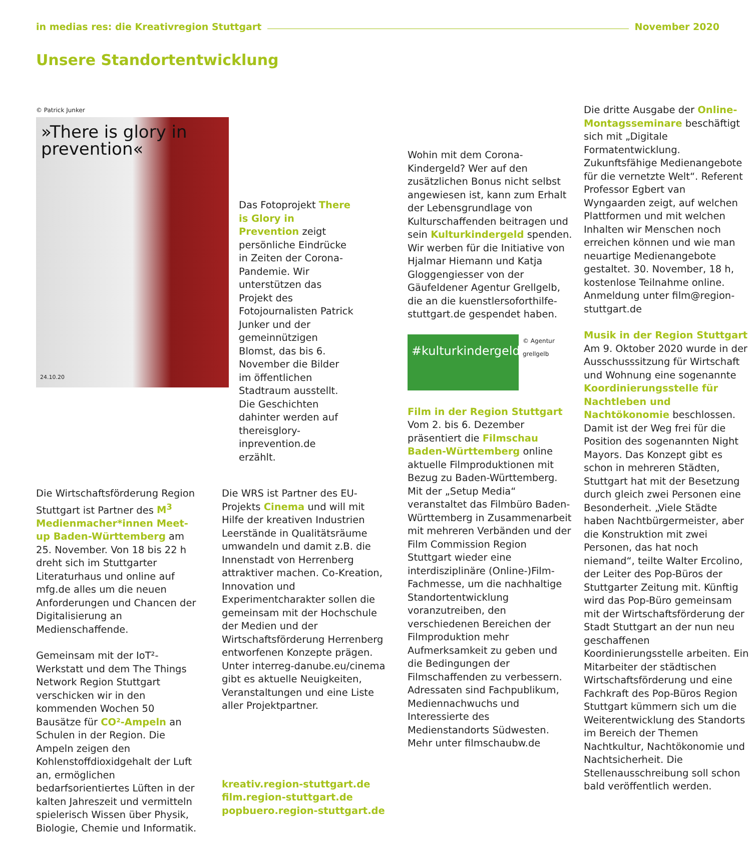in medias res: die Kreativregion Stuttgart November 2020
Unsere Standortentwicklung
© Patrick Junker
»There is glory in prevention«
24.10.20
Das Fotoprojekt There is Glory in Prevention zeigt persönliche Eindrücke in Zeiten der Corona-Pandemie. Wir unterstützen das Projekt des Fotojournalisten Patrick Junker und der gemeinnützigen Blomst, das bis 6. November die Bilder im öffentlichen Stadtraum ausstellt. Die Geschichten dahinter werden auf thereisglory-inprevention.de erzählt.
Die Wirtschaftsförderung Region Stuttgart ist Partner des M<sup>3</sup> Medienmacher*innen Meet-up Baden-Württemberg am 25. November. Von 18 bis 22 h dreht sich im Stuttgarter Literaturhaus und online auf mfg.de alles um die neuen Anforderungen und Chancen der Digitalisierung an Medienschaffende.
Gemeinsam mit der IoT²-Werkstatt und dem The Things Network Region Stuttgart verschicken wir in den kommenden Wochen 50 Bausätze für CO²-Ampeln an Schulen in der Region. Die Ampeln zeigen den Kohlenstoffdioxidgehalt der Luft an, ermöglichen bedarfsorientiertes Lüften in der kalten Jahreszeit und vermitteln spielerisch Wissen über Physik, Biologie, Chemie und Informatik.
Die WRS ist Partner des EU-Projekts Cinema und will mit Hilfe der kreativen Industrien Leerstände in Qualitätsräume umwandeln und damit z.B. die Innenstadt von Herrenberg attraktiver machen. Co-Kreation, Innovation und Experimentcharakter sollen die gemeinsam mit der Hochschule der Medien und der Wirtschaftsförderung Herrenberg entworfenen Konzepte prägen. Unter interreg-danube.eu/cinema gibt es aktuelle Neuigkeiten, Veranstaltungen und eine Liste aller Projektpartner.
kreativ.region-stuttgart.de
film.region-stuttgart.de
popbuero.region-stuttgart.de
Wohin mit dem Corona-Kindergeld? Wer auf den zusätzlichen Bonus nicht selbst angewiesen ist, kann zum Erhalt der Lebensgrundlage von Kulturschaffenden beitragen und sein Kulturkindergeld spenden. Wir werben für die Initiative von Hjalmar Hiemann und Katja Gloggengiesser von der Gäufeldener Agentur Grellgelb, die an die kuenstlersoforthilfe-stuttgart.de gespendet haben.
#kulturkindergeld
© Agentur grellgelb
Film in der Region Stuttgart
Vom 2. bis 6. Dezember präsentiert die Filmschau Baden-Württemberg online aktuelle Filmproduktionen mit Bezug zu Baden-Württemberg. Mit der „Setup Media“ veranstaltet das Filmbüro Baden-Württemberg in Zusammenarbeit mit mehreren Verbänden und der Film Commission Region Stuttgart wieder eine interdisziplinäre (Online-)Film-Fachmesse, um die nachhaltige Standortentwicklung voranzutreiben, den verschiedenen Bereichen der Filmproduktion mehr Aufmerksamkeit zu geben und die Bedingungen der Filmschaffenden zu verbessern. Adressaten sind Fachpublikum, Mediennachwuchs und Interessierte des Medienstandorts Südwesten.
Mehr unter filmschaubw.de
Die dritte Ausgabe der Online-Montagsseminare beschäftigt sich mit „Digitale Formatentwicklung. Zukunftsfähige Medienangebote für die vernetzte Welt“. Referent Professor Egbert van Wyngaarden zeigt, auf welchen Plattformen und mit welchen Inhalten wir Menschen noch erreichen können und wie man neuartige Medienangebote gestaltet. 30. November, 18 h, kostenlose Teilnahme online. Anmeldung unter film@region-stuttgart.de
Musik in der Region Stuttgart
Am 9. Oktober 2020 wurde in der Ausschusssitzung für Wirtschaft und Wohnung eine sogenannte Koordinierungsstelle für Nachtleben und Nachtökonomie beschlossen. Damit ist der Weg frei für die Position des sogenannten Night Mayors. Das Konzept gibt es schon in mehreren Städten, Stuttgart hat mit der Besetzung durch gleich zwei Personen eine Besonderheit. „Viele Städte haben Nachtbürgermeister, aber die Konstruktion mit zwei Personen, das hat noch niemand“, teilte Walter Ercolino, der Leiter des Pop-Büros der Stuttgarter Zeitung mit. Künftig wird das Pop-Büro gemeinsam mit der Wirtschaftsförderung der Stadt Stuttgart an der nun neu geschaffenen Koordinierungsstelle arbeiten. Ein Mitarbeiter der städtischen Wirtschaftsförderung und eine Fachkraft des Pop-Büros Region Stuttgart kümmern sich um die Weiterentwicklung des Standorts im Bereich der Themen Nachtkultur, Nachtökonomie und Nachtsicherheit. Die Stellenausschreibung soll schon bald veröffentlich werden.